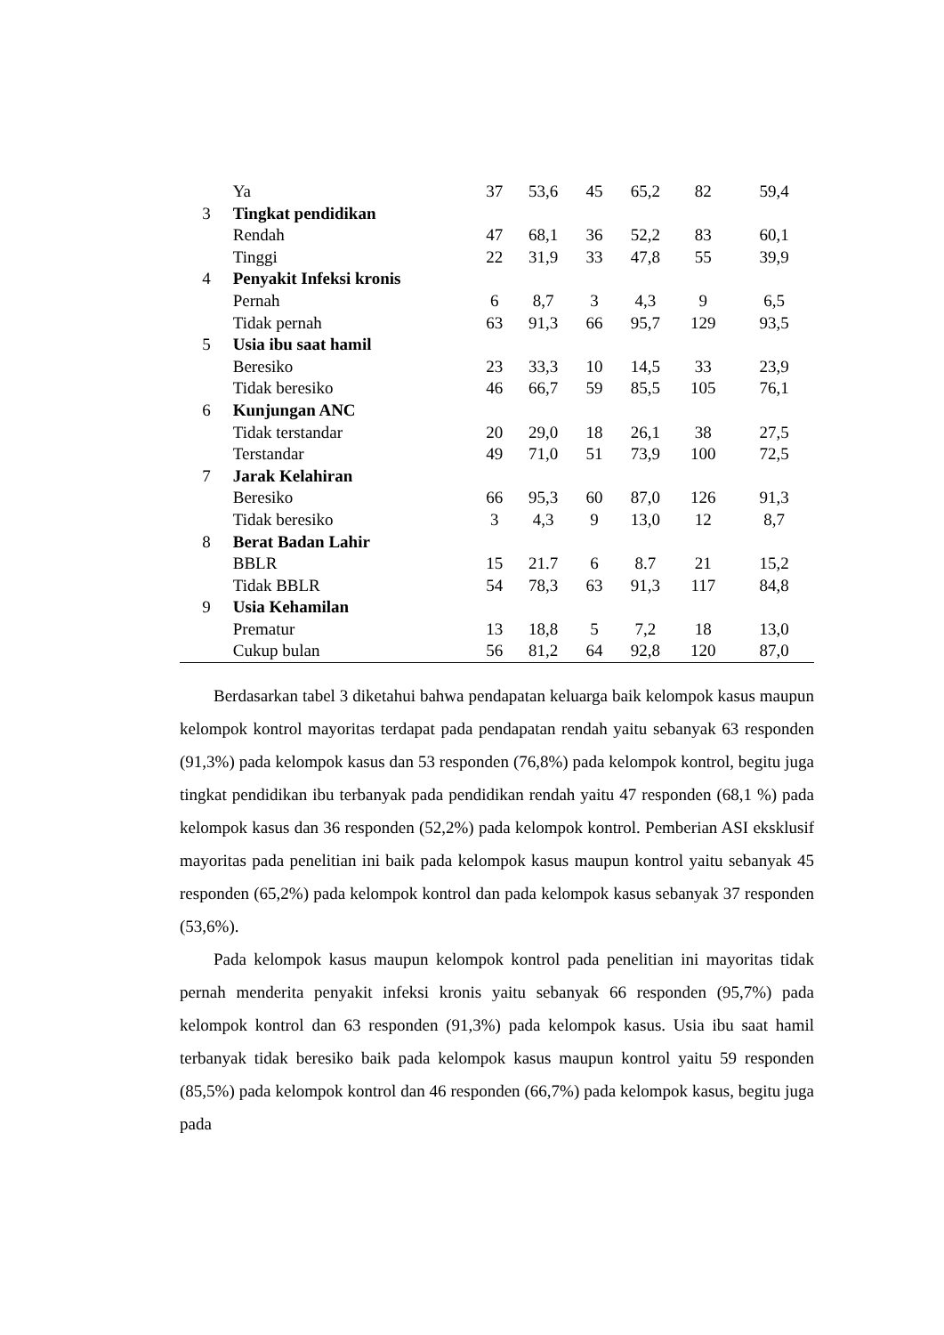| | Ya | 37 | 53,6 | 45 | 65,2 | 82 | 59,4 | |
| 3 | Tingkat pendidikan | | | | | | | |
| | Rendah | 47 | 68,1 | 36 | 52,2 | 83 | 60,1 | |
| | Tinggi | 22 | 31,9 | 33 | 47,8 | 55 | 39,9 | |
| 4 | Penyakit Infeksi kronis | | | | | | | |
| | Pernah | 6 | 8,7 | 3 | 4,3 | 9 | 6,5 | |
| | Tidak pernah | 63 | 91,3 | 66 | 95,7 | 129 | 93,5 | |
| 5 | Usia ibu saat hamil | | | | | | | |
| | Beresiko | 23 | 33,3 | 10 | 14,5 | 33 | 23,9 | |
| | Tidak beresiko | 46 | 66,7 | 59 | 85,5 | 105 | 76,1 | |
| 6 | Kunjungan ANC | | | | | | | |
| | Tidak terstandar | 20 | 29,0 | 18 | 26,1 | 38 | 27,5 | |
| | Terstandar | 49 | 71,0 | 51 | 73,9 | 100 | 72,5 | |
| 7 | Jarak Kelahiran | | | | | | | |
| | Beresiko | 66 | 95,3 | 60 | 87,0 | 126 | 91,3 | |
| | Tidak beresiko | 3 | 4,3 | 9 | 13,0 | 12 | 8,7 | |
| 8 | Berat Badan Lahir | | | | | | | |
| | BBLR | 15 | 21.7 | 6 | 8.7 | 21 | 15,2 | |
| | Tidak BBLR | 54 | 78,3 | 63 | 91,3 | 117 | 84,8 | |
| 9 | Usia Kehamilan | | | | | | | |
| | Prematur | 13 | 18,8 | 5 | 7,2 | 18 | 13,0 | |
| | Cukup bulan | 56 | 81,2 | 64 | 92,8 | 120 | 87,0 | |
Berdasarkan tabel 3 diketahui bahwa pendapatan keluarga baik kelompok kasus maupun kelompok kontrol mayoritas terdapat pada pendapatan rendah yaitu sebanyak 63 responden (91,3%) pada kelompok kasus dan 53 responden (76,8%) pada kelompok kontrol, begitu juga tingkat pendidikan ibu terbanyak pada pendidikan rendah yaitu 47 responden (68,1 %) pada kelompok kasus dan 36 responden (52,2%) pada kelompok kontrol. Pemberian ASI eksklusif mayoritas pada penelitian ini baik pada kelompok kasus maupun kontrol yaitu sebanyak 45 responden (65,2%) pada kelompok kontrol dan pada kelompok kasus sebanyak 37 responden (53,6%).
Pada kelompok kasus maupun kelompok kontrol pada penelitian ini mayoritas tidak pernah menderita penyakit infeksi kronis yaitu sebanyak 66 responden (95,7%) pada kelompok kontrol dan 63 responden (91,3%) pada kelompok kasus. Usia ibu saat hamil terbanyak tidak beresiko baik pada kelompok kasus maupun kontrol yaitu 59 responden (85,5%) pada kelompok kontrol dan 46 responden (66,7%) pada kelompok kasus, begitu juga pada